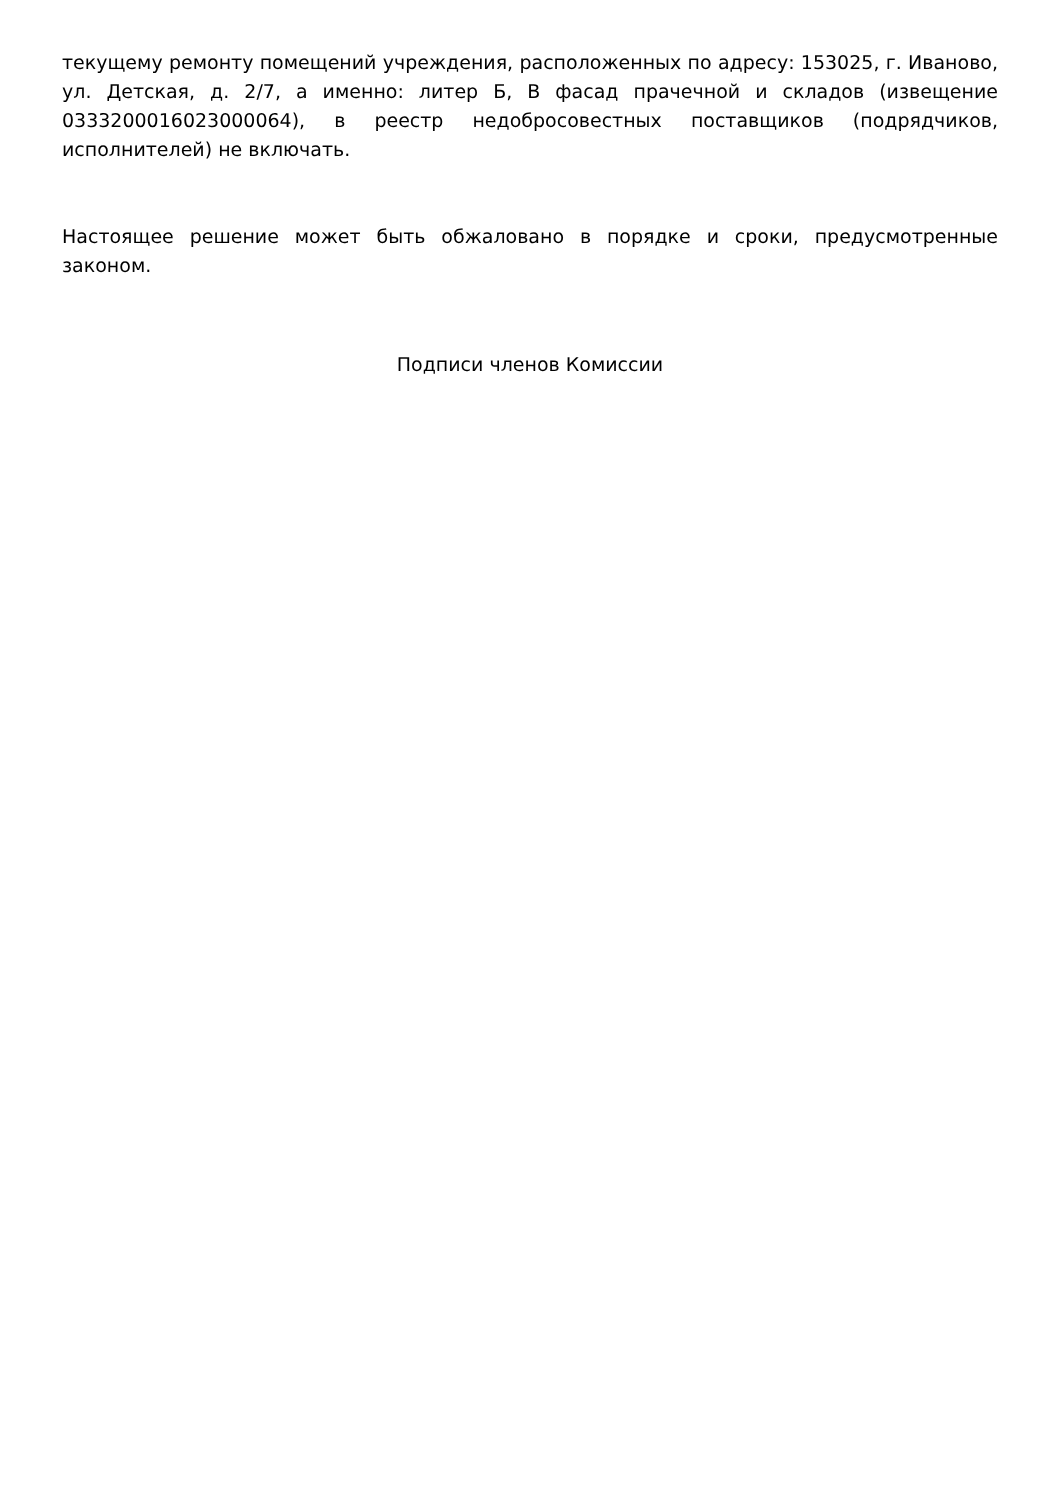текущему ремонту помещений учреждения, расположенных по адресу: 153025, г. Иваново, ул. Детская, д. 2/7, а именно: литер Б, В фасад прачечной и складов (извещение 0333200016023000064), в реестр недобросовестных поставщиков (подрядчиков, исполнителей) не включать.
Настоящее решение может быть обжаловано в порядке и сроки, предусмотренные законом.
Подписи членов Комиссии